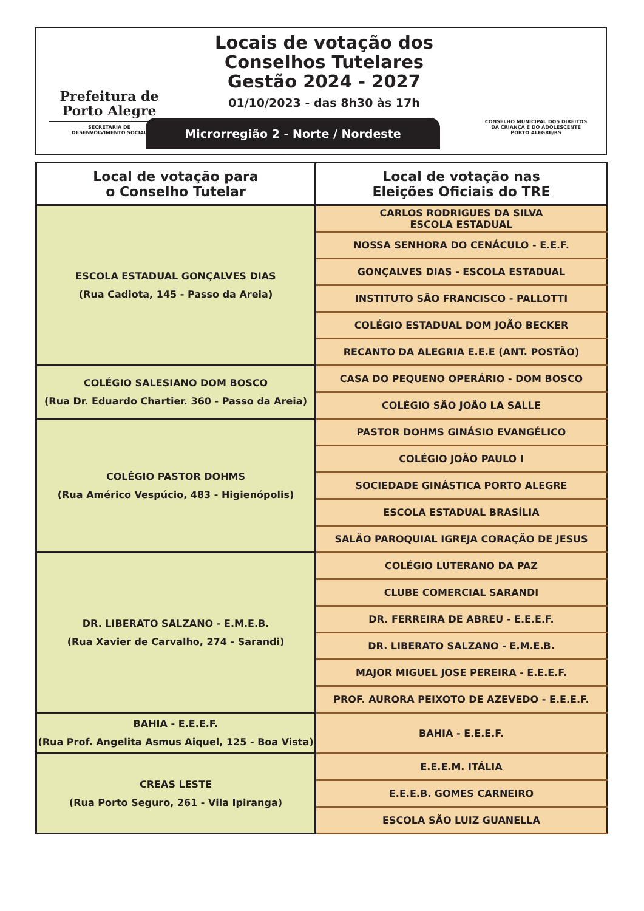Prefeitura de
Porto Alegre
SECRETARIA DE
DESENVOLVIMENTO SOCIAL
Locais de votação dos
Conselhos Tutelares
Gestão 2024 - 2027
01/10/2023 - das 8h30 às 17h
Microrregião 2 - Norte / Nordeste
CONSELHO MUNICIPAL DOS DIREITOS
DA CRIANÇA E DO ADOLESCENTE
PORTO ALEGRE/RS
| Local de votação para o Conselho Tutelar | Local de votação nas Eleições Oficiais do TRE |
| --- | --- |
| ESCOLA ESTADUAL GONÇALVES DIAS (Rua Cadiota, 145 - Passo da Areia) | CARLOS RODRIGUES DA SILVA ESCOLA ESTADUAL |
| | NOSSA SENHORA DO CENÁCULO - E.E.F. |
| | GONÇALVES DIAS - ESCOLA ESTADUAL |
| | INSTITUTO SÃO FRANCISCO - PALLOTTI |
| | COLÉGIO ESTADUAL DOM JOÃO BECKER |
| | RECANTO DA ALEGRIA E.E.E (ANT. POSTÃO) |
| COLÉGIO SALESIANO DOM BOSCO (Rua Dr. Eduardo Chartier. 360 - Passo da Areia) | CASA DO PEQUENO OPERÁRIO - DOM BOSCO |
| | COLÉGIO SÃO JOÃO LA SALLE |
| COLÉGIO PASTOR DOHMS (Rua Américo Vespúcio, 483 - Higienópolis) | PASTOR DOHMS GINÁSIO EVANGÉLICO |
| | COLÉGIO JOÃO PAULO I |
| | SOCIEDADE GINÁSTICA PORTO ALEGRE |
| | ESCOLA ESTADUAL BRASÍLIA |
| | SALÃO PAROQUIAL IGREJA CORAÇÃO DE JESUS |
| DR. LIBERATO SALZANO - E.M.E.B. (Rua Xavier de Carvalho, 274 - Sarandi) | COLÉGIO LUTERANO DA PAZ |
| | CLUBE COMERCIAL SARANDI |
| | DR. FERREIRA DE ABREU - E.E.E.F. |
| | DR. LIBERATO SALZANO - E.M.E.B. |
| | MAJOR MIGUEL JOSE PEREIRA - E.E.E.F. |
| | PROF. AURORA PEIXOTO DE AZEVEDO - E.E.E.F. |
| BAHIA - E.E.E.F. (Rua Prof. Angelita Asmus Aiquel, 125 - Boa Vista) | BAHIA - E.E.E.F. |
| CREAS LESTE (Rua Porto Seguro, 261 - Vila Ipiranga) | E.E.E.M. ITÁLIA |
| | E.E.E.B. GOMES CARNEIRO |
| | ESCOLA SÃO LUIZ GUANELLA |